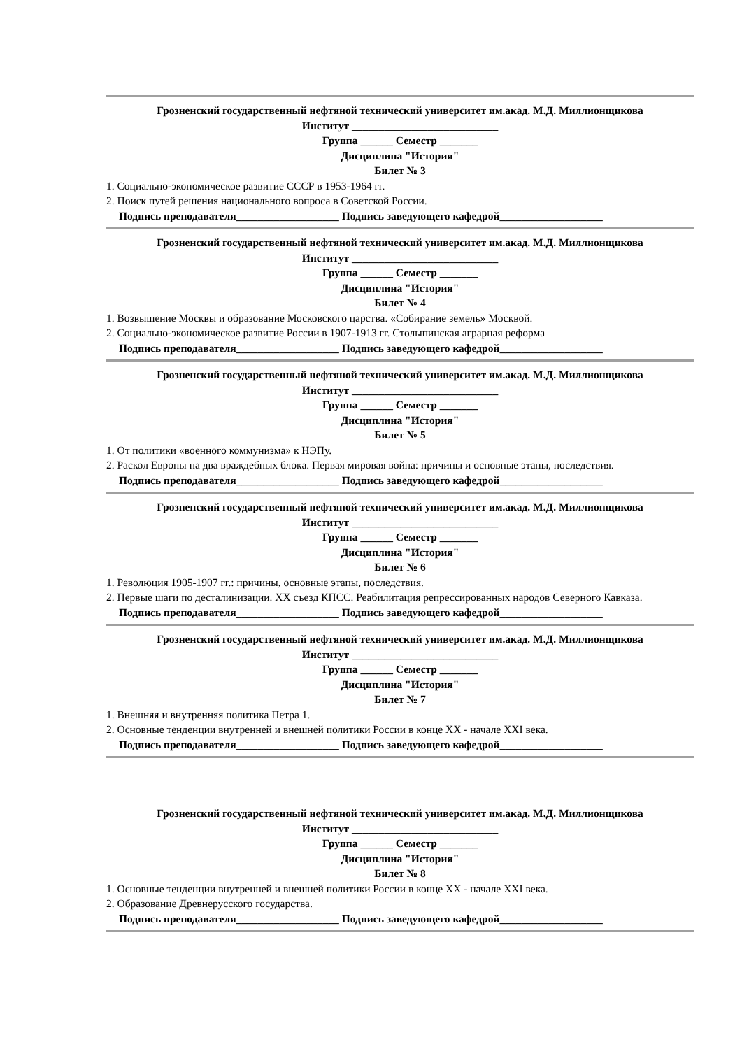Грозненский государственный нефтяной технический университет им.акад. М.Д. Миллионщикова
Институт ___________________________
Группа ______ Семестр _______
Дисциплина "История"
Билет № 3
1. Социально-экономическое развитие СССР в 1953-1964 гг.
2. Поиск путей решения национального вопроса в Советской России.
Подпись преподавателя___________________ Подпись заведующего кафедрой___________________
Грозненский государственный нефтяной технический университет им.акад. М.Д. Миллионщикова
Институт ___________________________
Группа ______ Семестр _______
Дисциплина "История"
Билет № 4
1. Возвышение Москвы и образование Московского царства. «Собирание земель» Москвой.
2. Социально-экономическое развитие России в 1907-1913 гг. Столыпинская аграрная реформа
Подпись преподавателя___________________ Подпись заведующего кафедрой___________________
Грозненский государственный нефтяной технический университет им.акад. М.Д. Миллионщикова
Институт ___________________________
Группа ______ Семестр _______
Дисциплина "История"
Билет № 5
1. От политики «военного коммунизма» к НЭПу.
2. Раскол Европы на два враждебных блока. Первая мировая война: причины и основные этапы, последствия.
Подпись преподавателя___________________ Подпись заведующего кафедрой___________________
Грозненский государственный нефтяной технический университет им.акад. М.Д. Миллионщикова
Институт ___________________________
Группа ______ Семестр _______
Дисциплина "История"
Билет № 6
1. Революция 1905-1907 гг.: причины, основные этапы, последствия.
2. Первые шаги по десталинизации. XX съезд КПСС. Реабилитация репрессированных народов Северного Кавказа.
Подпись преподавателя___________________ Подпись заведующего кафедрой___________________
Грозненский государственный нефтяной технический университет им.акад. М.Д. Миллионщикова
Институт ___________________________
Группа ______ Семестр _______
Дисциплина "История"
Билет № 7
1. Внешняя и внутренняя политика Петра 1.
2. Основные тенденции внутренней и внешней политики России в конце XX - начале XXI века.
Подпись преподавателя___________________ Подпись заведующего кафедрой___________________
Грозненский государственный нефтяной технический университет им.акад. М.Д. Миллионщикова
Институт ___________________________
Группа ______ Семестр _______
Дисциплина "История"
Билет № 8
1. Основные тенденции внутренней и внешней политики России в конце XX - начале XXI века.
2. Образование Древнерусского государства.
Подпись преподавателя___________________ Подпись заведующего кафедрой___________________